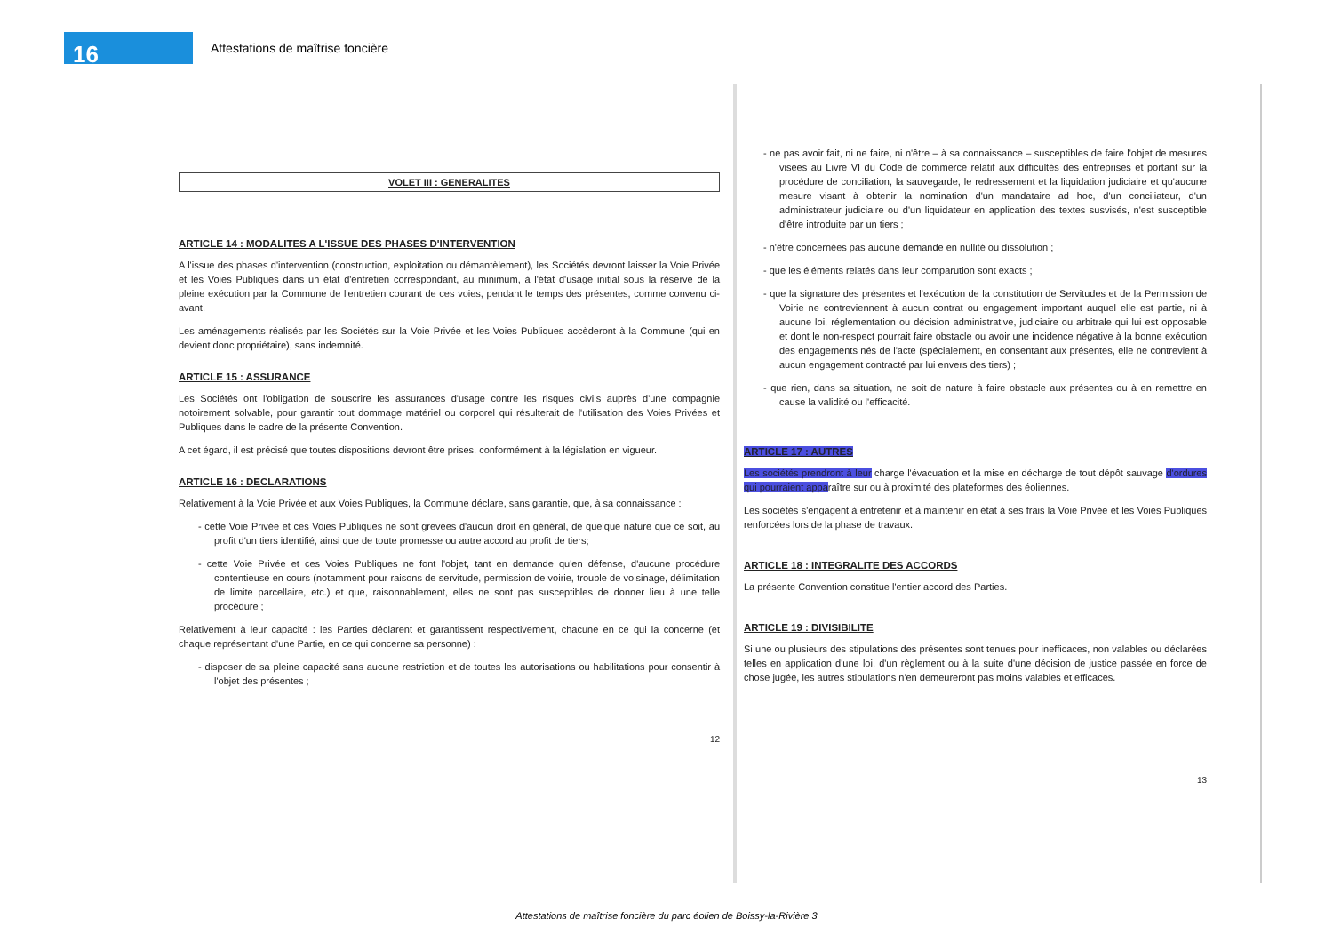16
Attestations de maîtrise foncière
VOLET III : GENERALITES
ARTICLE 14 : MODALITES A L'ISSUE DES PHASES D'INTERVENTION
A l'issue des phases d'intervention (construction, exploitation ou démantèlement), les Sociétés devront laisser la Voie Privée et les Voies Publiques dans un état d'entretien correspondant, au minimum, à l'état d'usage initial sous la réserve de la pleine exécution par la Commune de l'entretien courant de ces voies, pendant le temps des présentes, comme convenu ci-avant.
Les aménagements réalisés par les Sociétés sur la Voie Privée et les Voies Publiques accèderont à la Commune (qui en devient donc propriétaire), sans indemnité.
ARTICLE 15 : ASSURANCE
Les Sociétés ont l'obligation de souscrire les assurances d'usage contre les risques civils auprès d'une compagnie notoirement solvable, pour garantir tout dommage matériel ou corporel qui résulterait de l'utilisation des Voies Privées et Publiques dans le cadre de la présente Convention.
A cet égard, il est précisé que toutes dispositions devront être prises, conformément à la législation en vigueur.
ARTICLE 16 : DECLARATIONS
Relativement à la Voie Privée et aux Voies Publiques, la Commune déclare, sans garantie, que, à sa connaissance :
- cette Voie Privée et ces Voies Publiques ne sont grevées d'aucun droit en général, de quelque nature que ce soit, au profit d'un tiers identifié, ainsi que de toute promesse ou autre accord au profit de tiers;
- cette Voie Privée et ces Voies Publiques ne font l'objet, tant en demande qu'en défense, d'aucune procédure contentieuse en cours (notamment pour raisons de servitude, permission de voirie, trouble de voisinage, délimitation de limite parcellaire, etc.) et que, raisonnablement, elles ne sont pas susceptibles de donner lieu à une telle procédure ;
Relativement à leur capacité : les Parties déclarent et garantissent respectivement, chacune en ce qui la concerne (et chaque représentant d'une Partie, en ce qui concerne sa personne) :
- disposer de sa pleine capacité sans aucune restriction et de toutes les autorisations ou habilitations pour consentir à l'objet des présentes ;
12
- ne pas avoir fait, ni ne faire, ni n'être – à sa connaissance – susceptibles de faire l'objet de mesures visées au Livre VI du Code de commerce relatif aux difficultés des entreprises et portant sur la procédure de conciliation, la sauvegarde, le redressement et la liquidation judiciaire et qu'aucune mesure visant à obtenir la nomination d'un mandataire ad hoc, d'un conciliateur, d'un administrateur judiciaire ou d'un liquidateur en application des textes susvisés, n'est susceptible d'être introduite par un tiers ;
- n'être concernées pas aucune demande en nullité ou dissolution ;
- que les éléments relatés dans leur comparution sont exacts ;
- que la signature des présentes et l'exécution de la constitution de Servitudes et de la Permission de Voirie ne contreviennent à aucun contrat ou engagement important auquel elle est partie, ni à aucune loi, réglementation ou décision administrative, judiciaire ou arbitrale qui lui est opposable et dont le non-respect pourrait faire obstacle ou avoir une incidence négative à la bonne exécution des engagements nés de l'acte (spécialement, en consentant aux présentes, elle ne contrevient à aucun engagement contracté par lui envers des tiers) ;
- que rien, dans sa situation, ne soit de nature à faire obstacle aux présentes ou à en remettre en cause la validité ou l'efficacité.
ARTICLE 17 : AUTRES
Les sociétés prendront à leur charge l'évacuation et la mise en décharge de tout dépôt sauvage d'ordures qui pourraient apparaître sur ou à proximité des plateformes des éoliennes.
Les sociétés s'engagent à entretenir et à maintenir en état à ses frais la Voie Privée et les Voies Publiques renforcées lors de la phase de travaux.
ARTICLE 18 : INTEGRALITE DES ACCORDS
La présente Convention constitue l'entier accord des Parties.
ARTICLE 19 : DIVISIBILITE
Si une ou plusieurs des stipulations des présentes sont tenues pour inefficaces, non valables ou déclarées telles en application d'une loi, d'un règlement ou à la suite d'une décision de justice passée en force de chose jugée, les autres stipulations n'en demeureront pas moins valables et efficaces.
13
Attestations de maîtrise foncière du parc éolien de Boissy-la-Rivière 3